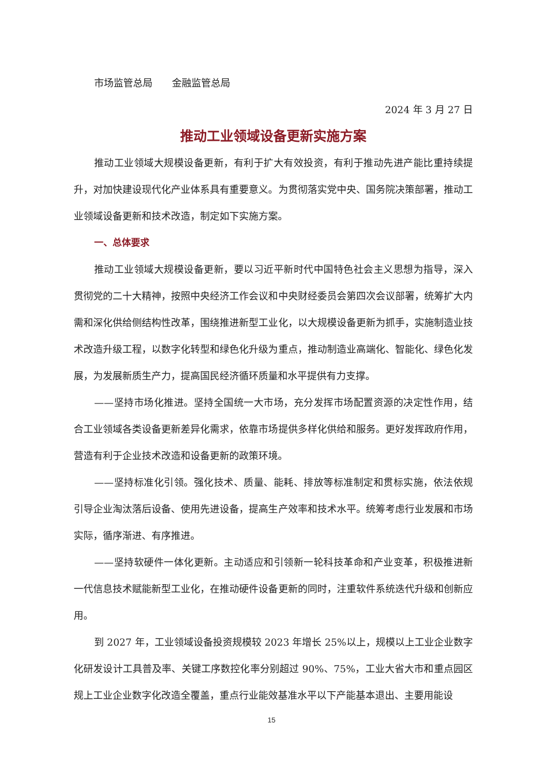市场监管总局　　金融监管总局
2024 年 3 月 27 日
推动工业领域设备更新实施方案
推动工业领域大规模设备更新，有利于扩大有效投资，有利于推动先进产能比重持续提升，对加快建设现代化产业体系具有重要意义。为贯彻落实党中央、国务院决策部署，推动工业领域设备更新和技术改造，制定如下实施方案。
一、总体要求
推动工业领域大规模设备更新，要以习近平新时代中国特色社会主义思想为指导，深入贯彻党的二十大精神，按照中央经济工作会议和中央财经委员会第四次会议部署，统筹扩大内需和深化供给侧结构性改革，围绕推进新型工业化，以大规模设备更新为抓手，实施制造业技术改造升级工程，以数字化转型和绿色化升级为重点，推动制造业高端化、智能化、绿色化发展，为发展新质生产力，提高国民经济循环质量和水平提供有力支撑。
——坚持市场化推进。坚持全国统一大市场，充分发挥市场配置资源的决定性作用，结合工业领域各类设备更新差异化需求，依靠市场提供多样化供给和服务。更好发挥政府作用，营造有利于企业技术改造和设备更新的政策环境。
——坚持标准化引领。强化技术、质量、能耗、排放等标准制定和贯标实施，依法依规引导企业淘汰落后设备、使用先进设备，提高生产效率和技术水平。统筹考虑行业发展和市场实际，循序渐进、有序推进。
——坚持软硬件一体化更新。主动适应和引领新一轮科技革命和产业变革，积极推进新一代信息技术赋能新型工业化，在推动硬件设备更新的同时，注重软件系统迭代升级和创新应用。
到 2027 年，工业领域设备投资规模较 2023 年增长 25%以上，规模以上工业企业数字化研发设计工具普及率、关键工序数控化率分别超过 90%、75%，工业大省大市和重点园区规上工业企业数字化改造全覆盖，重点行业能效基准水平以下产能基本退出、主要用能设
15